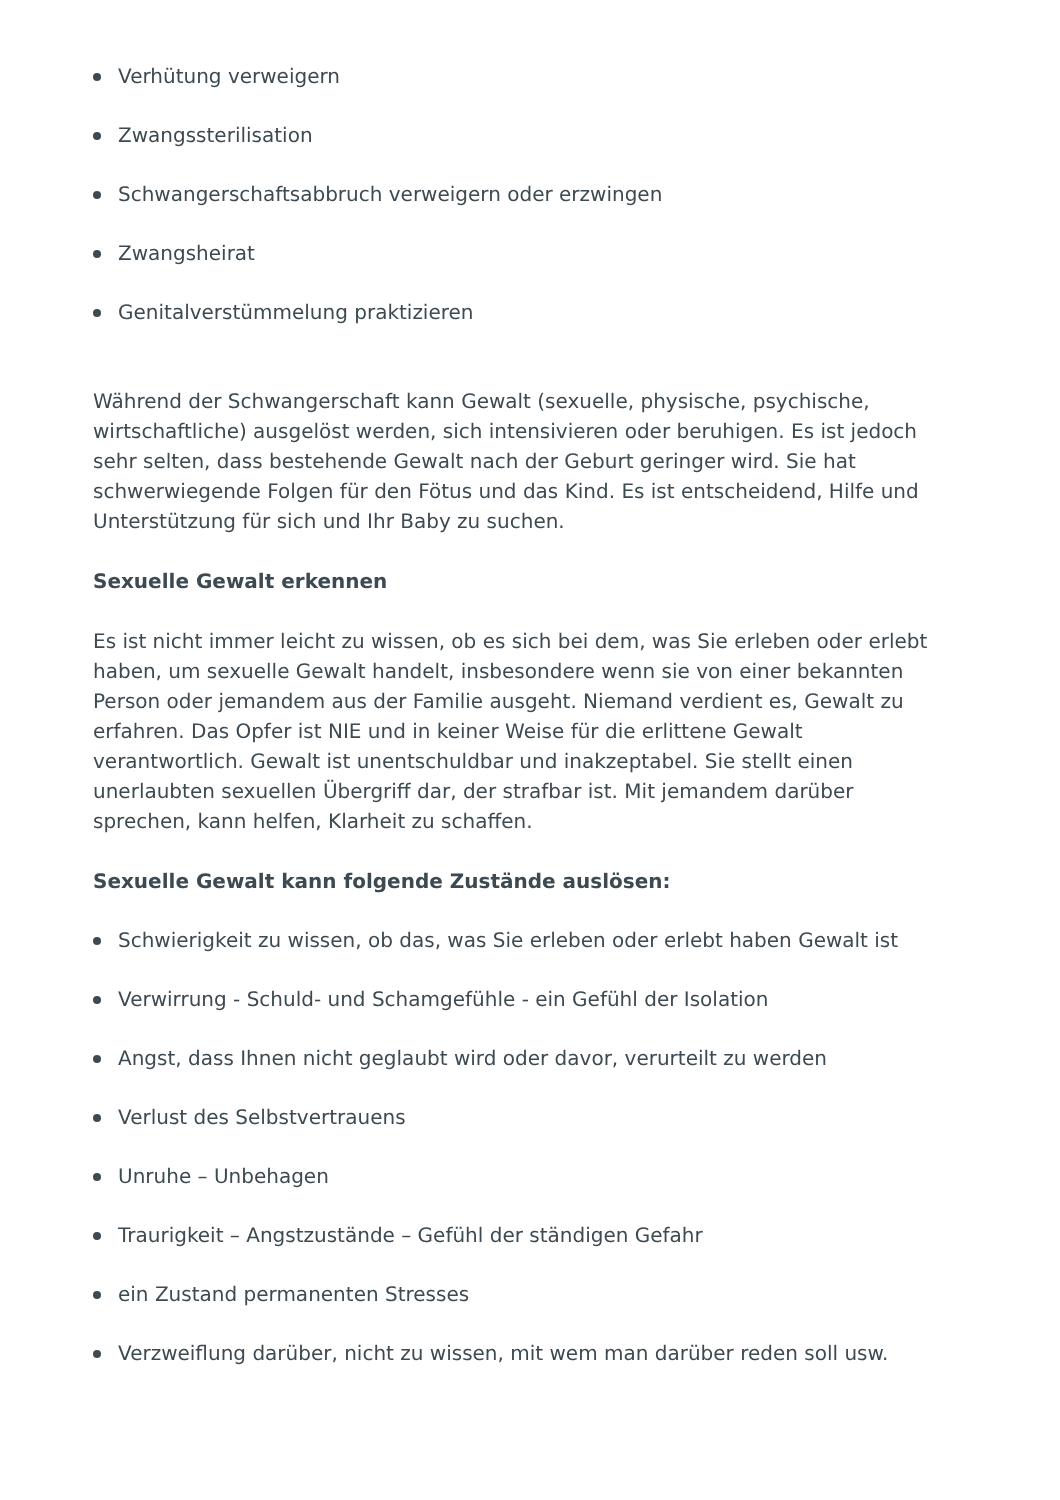Verhütung verweigern
Zwangssterilisation
Schwangerschaftsabbruch verweigern oder erzwingen
Zwangsheirat
Genitalverstümmelung praktizieren
Während der Schwangerschaft kann Gewalt (sexuelle, physische, psychische, wirtschaftliche) ausgelöst werden, sich intensivieren oder beruhigen. Es ist jedoch sehr selten, dass bestehende Gewalt nach der Geburt geringer wird. Sie hat schwerwiegende Folgen für den Fötus und das Kind. Es ist entscheidend, Hilfe und Unterstützung für sich und Ihr Baby zu suchen.
Sexuelle Gewalt erkennen
Es ist nicht immer leicht zu wissen, ob es sich bei dem, was Sie erleben oder erlebt haben, um sexuelle Gewalt handelt, insbesondere wenn sie von einer bekannten Person oder jemandem aus der Familie ausgeht. Niemand verdient es, Gewalt zu erfahren. Das Opfer ist NIE und in keiner Weise für die erlittene Gewalt verantwortlich. Gewalt ist unentschuldbar und inakzeptabel. Sie stellt einen unerlaubten sexuellen Übergriff dar, der strafbar ist. Mit jemandem darüber sprechen, kann helfen, Klarheit zu schaffen.
Sexuelle Gewalt kann folgende Zustände auslösen:
Schwierigkeit zu wissen, ob das, was Sie erleben oder erlebt haben Gewalt ist
Verwirrung - Schuld- und Schamgefühle - ein Gefühl der Isolation
Angst, dass Ihnen nicht geglaubt wird oder davor, verurteilt zu werden
Verlust des Selbstvertrauens
Unruhe – Unbehagen
Traurigkeit – Angstzustände – Gefühl der ständigen Gefahr
ein Zustand permanenten Stresses
Verzweiflung darüber, nicht zu wissen, mit wem man darüber reden soll usw.